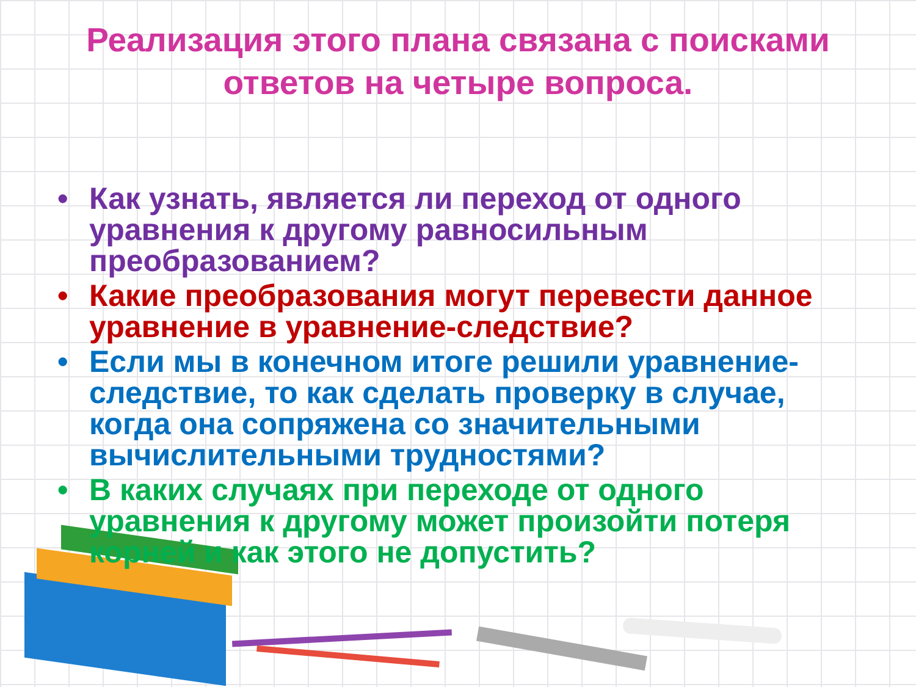Реализация этого плана связана с поисками ответов на четыре вопроса.
• Как узнать, является ли переход от одного уравнения к другому равносильным преобразованием?
• Какие преобразования могут перевести данное уравнение в уравнение-следствие?
• Если мы в конечном итоге решили уравнение-следствие, то как сделать проверку в случае, когда она сопряжена со значительными вычислительными трудностями?
• В каких случаях при переходе от одного уравнения к другому может произойти потеря корней и как этого не допустить?